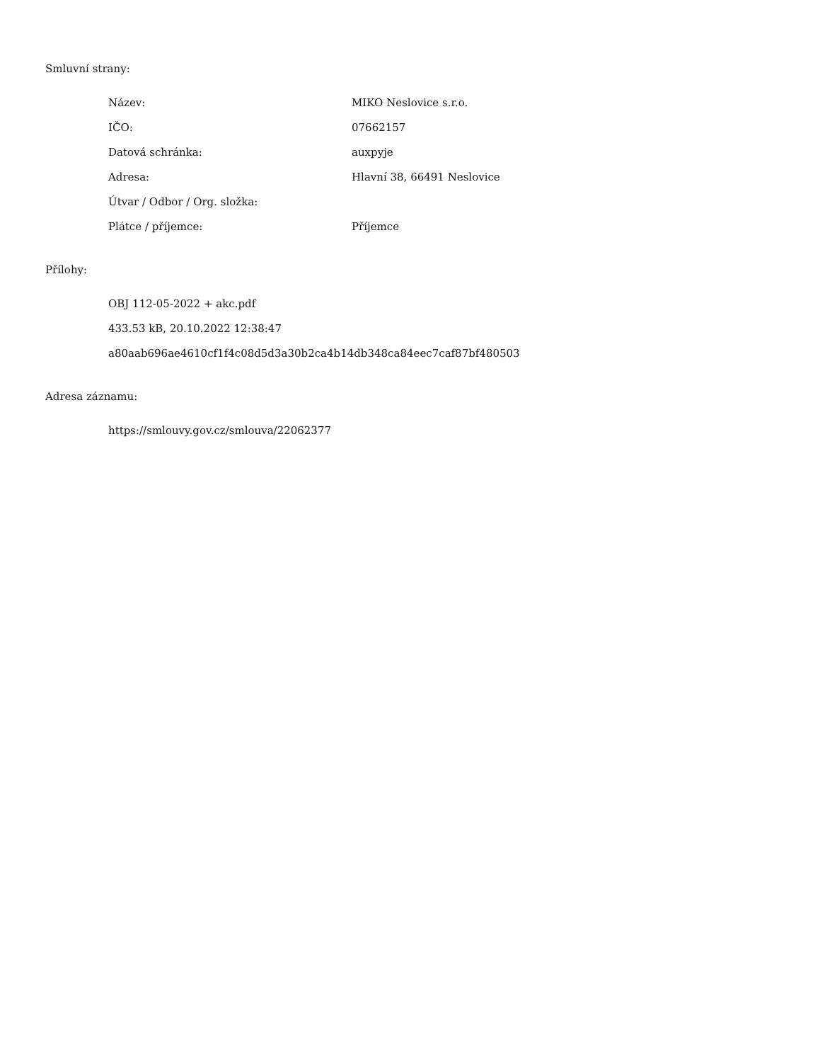Smluvní strany:
| Název: | MIKO Neslovice s.r.o. |
| IČO: | 07662157 |
| Datová schránka: | auxpyje |
| Adresa: | Hlavní 38, 66491 Neslovice |
| Útvar / Odbor / Org. složka: | |
| Plátce / příjemce: | Příjemce |
Přílohy:
OBJ 112-05-2022 + akc.pdf
433.53 kB, 20.10.2022 12:38:47
a80aab696ae4610cf1f4c08d5d3a30b2ca4b14db348ca84eec7caf87bf480503
Adresa záznamu:
https://smlouvy.gov.cz/smlouva/22062377